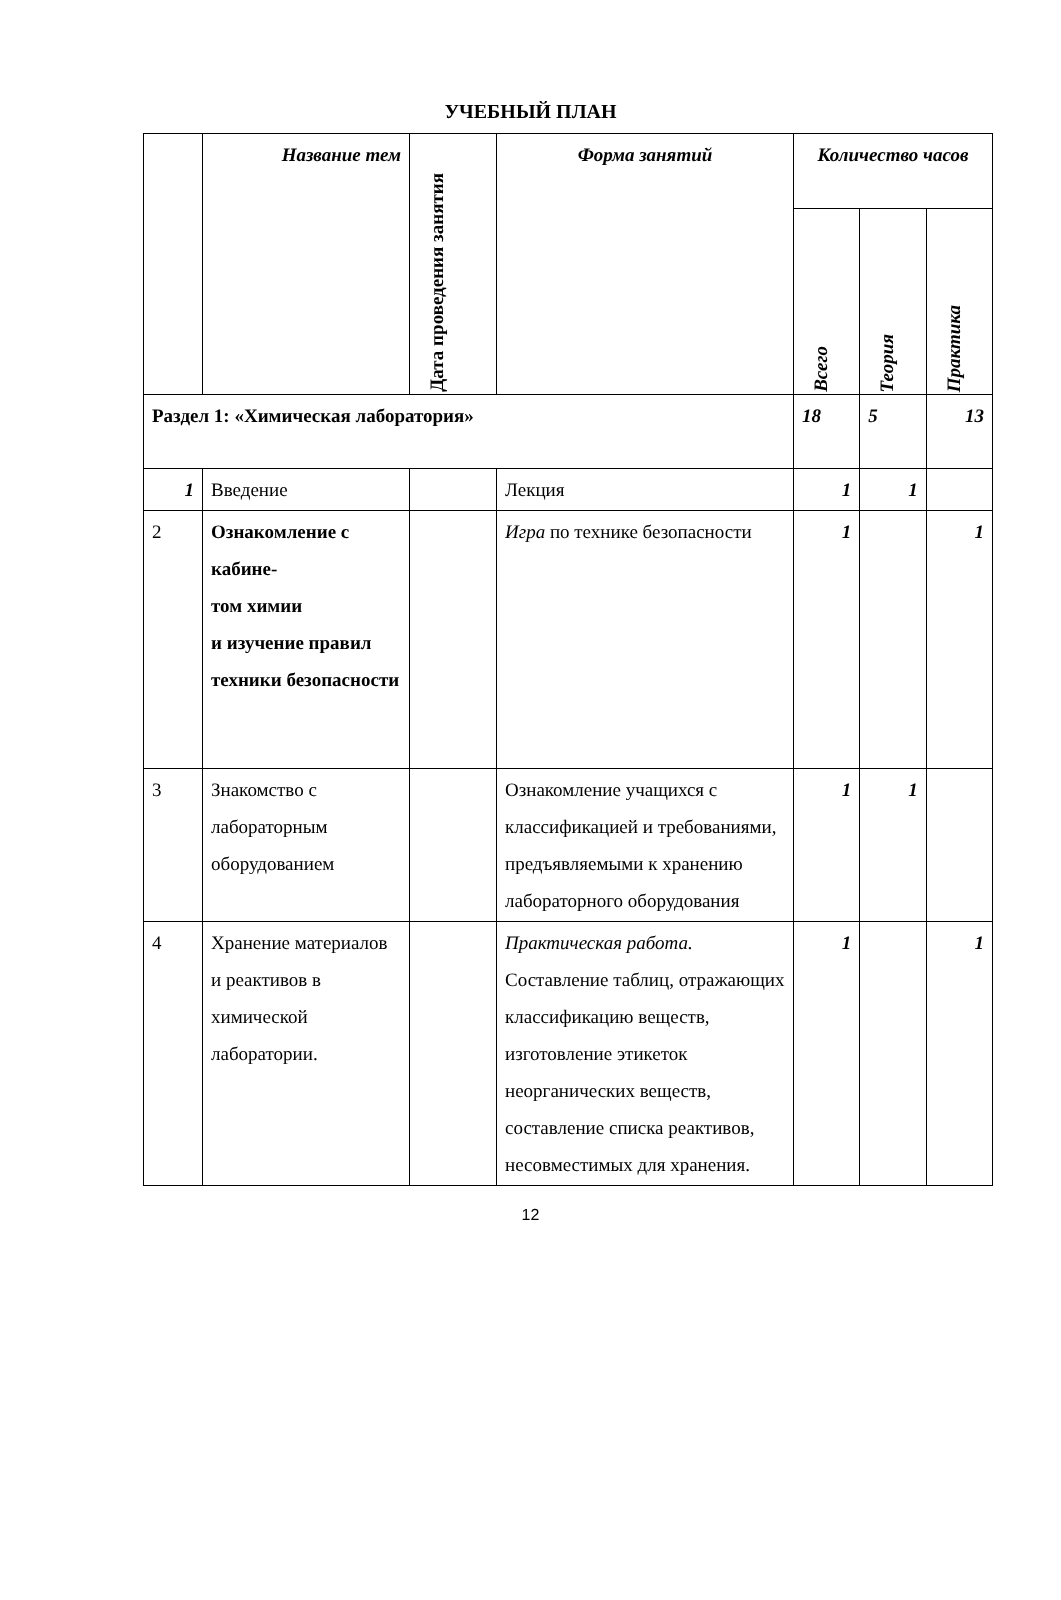УЧЕБНЫЙ ПЛАН
| | Название тем | Дата проведения занятия | Форма занятий | Количество часов | | |
| --- | --- | --- | --- | --- | --- | --- |
| | | | | Всего | Теория | Практика |
| Раздел 1: «Химическая лаборатория» | | | | 18 | 5 | 13 |
| 1 | Введение | | Лекция | 1 | 1 | |
| 2 | Ознакомление с кабине- том химии и изучение правил техники безопасности | | Игра по технике безопасности | 1 | | 1 |
| 3 | Знакомство с лабораторным оборудованием | | Ознакомление учащихся с классификацией и требованиями, предъявляемыми к хранению лабораторного оборудования | 1 | 1 | |
| 4 | Хранение материалов и реактивов в химической лаборатории. | | Практическая работа. Составление таблиц, отражающих классификацию веществ, изготовление этикеток неорганических веществ, составление списка реактивов, несовместимых для хранения. | 1 | | 1 |
12